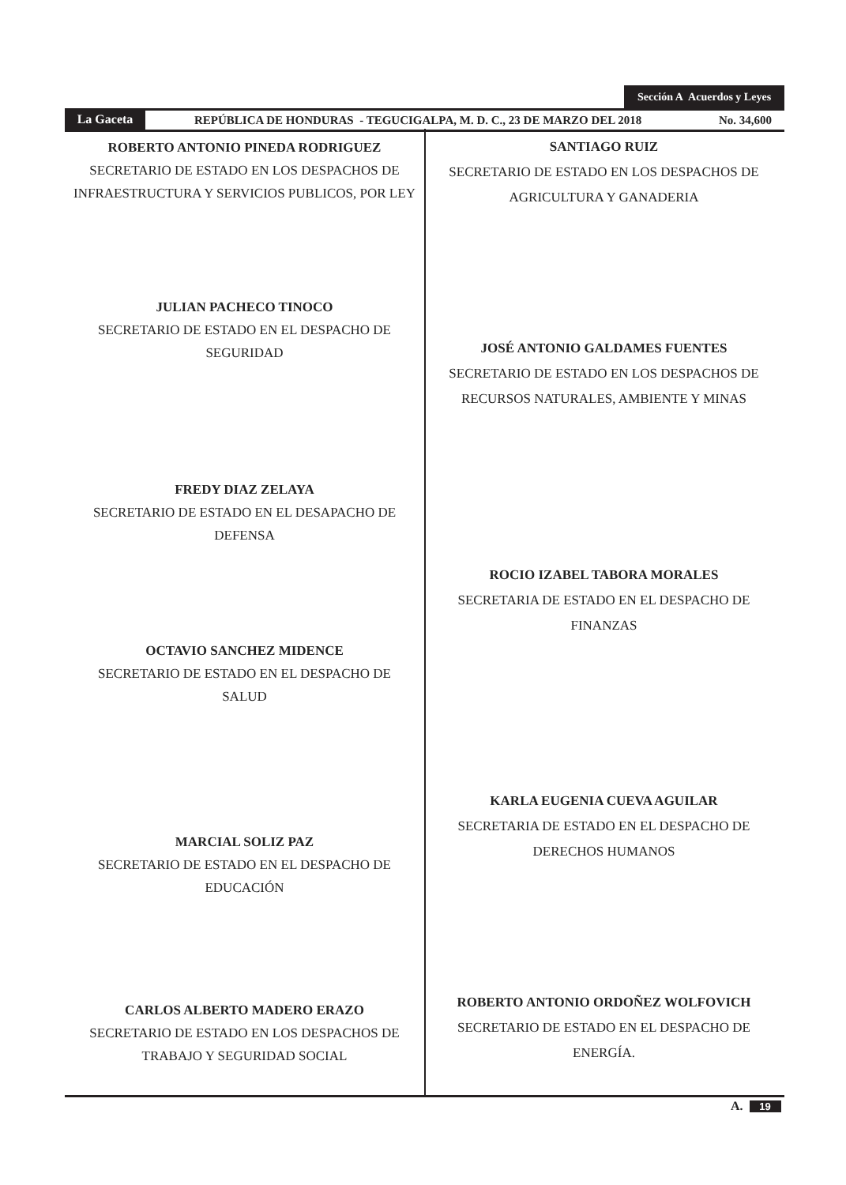Sección A Acuerdos y Leyes
La Gaceta
REPÚBLICA DE HONDURAS - TEGUCIGALPA, M. D. C., 23 DE MARZO DEL 2018
No. 34,600
ROBERTO ANTONIO PINEDA RODRIGUEZ
SECRETARIO DE ESTADO EN LOS DESPACHOS DE
INFRAESTRUCTURA Y SERVICIOS PUBLICOS, POR LEY
JULIAN PACHECO TINOCO
SECRETARIO DE ESTADO EN EL DESPACHO DE
SEGURIDAD
FREDY DIAZ ZELAYA
SECRETARIO DE ESTADO EN EL DESAPACHO DE
DEFENSA
OCTAVIO SANCHEZ MIDENCE
SECRETARIO DE ESTADO EN EL DESPACHO DE
SALUD
MARCIAL SOLIZ PAZ
SECRETARIO DE ESTADO EN EL DESPACHO DE
EDUCACIÓN
CARLOS ALBERTO MADERO ERAZO
SECRETARIO DE ESTADO EN LOS DESPACHOS DE
TRABAJO Y SEGURIDAD SOCIAL
SANTIAGO RUIZ
SECRETARIO DE ESTADO EN LOS DESPACHOS DE
AGRICULTURA Y GANADERIA
JOSÉ ANTONIO GALDAMES FUENTES
SECRETARIO DE ESTADO EN LOS DESPACHOS DE
RECURSOS NATURALES, AMBIENTE Y MINAS
ROCIO IZABEL TABORA MORALES
SECRETARIA DE ESTADO EN EL DESPACHO DE
FINANZAS
KARLA EUGENIA CUEVA AGUILAR
SECRETARIA DE ESTADO EN EL DESPACHO DE
DERECHOS HUMANOS
ROBERTO ANTONIO ORDOÑEZ WOLFOVICH
SECRETARIO DE ESTADO EN EL DESPACHO DE
ENERGÍA.
A. 19